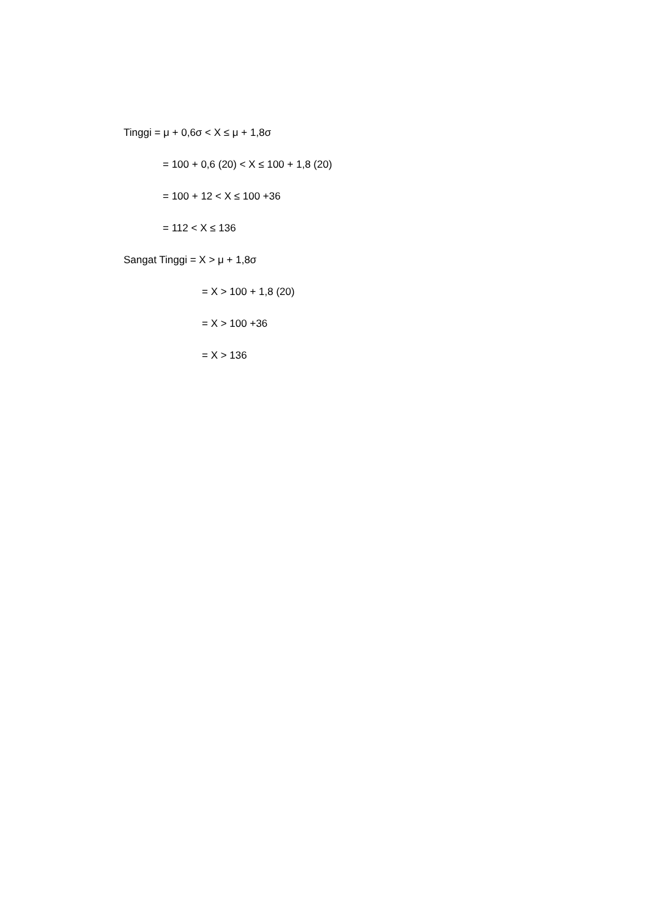Tinggi = μ + 0,6σ < X ≤ μ + 1,8σ
= 100 + 0,6 (20) < X ≤ 100 + 1,8 (20)
= 100 + 12 < X ≤ 100 +36
= 112 < X ≤ 136
Sangat Tinggi = X > μ + 1,8σ
= X > 100 + 1,8 (20)
= X > 100 +36
= X > 136